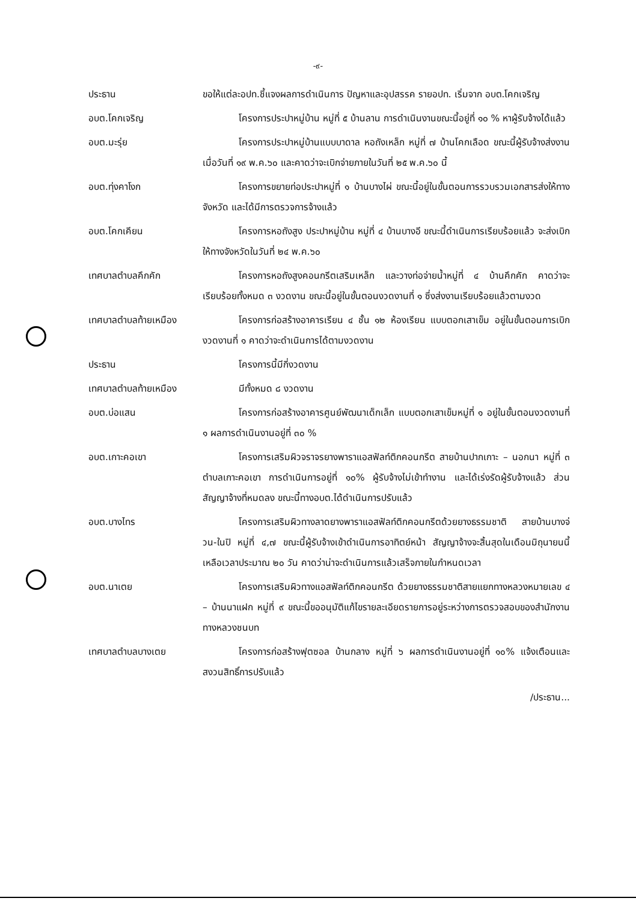-๙-
ประธาน ขอให้แต่ละอปท.ชี้แจงผลการดำเนินการ ปัญหาและอุปสรรค รายอปท. เริ่มจาก อบต.โคกเจริญ
อบต.โคกเจริญ โครงการประปาหมู่บ้าน หมู่ที่ ๕ บ้านลาน การดำเนินงานขณะนี้อยู่ที่ ๑๐ % หาผู้รับจ้างได้แล้ว
อบต.มะรุ่ย โครงการประปาหมู่บ้านแบบบาดาล หอถังเหล็ก หมู่ที่ ๗ บ้านโคกเลือด ขณะนี้ผู้รับจ้างส่งงานเมื่อวันที่ ๑๙ พ.ค.๖๐ และคาดว่าจะเบิกจ่ายภายในวันที่ ๒๕ พ.ค.๖๐ นี้
อบต.ทุ่งคาโงก โครงการขยายท่อประปาหมู่ที่ ๑ บ้านบางไผ่ ขณะนี้อยู่ในขั้นตอนการรวบรวมเอกสารส่งให้ทางจังหวัด และได้มีการตรวจการจ้างแล้ว
อบต.โคกเคียน โครงการหอถังสูง ประปาหมู่บ้าน หมู่ที่ ๔ บ้านบางอี ขณะนี้ดำเนินการเรียบร้อยแล้ว จะส่งเบิกให้ทางจังหวัดในวันที่ ๒๔ พ.ค.๖๐
เทศบาลตำบลคึกคัก โครงการหอถังสูงคอนกรีตเสริมเหล็ก และวางท่อจ่ายน้ำหมู่ที่ ๔ บ้านคึกคัก คาดว่าจะเรียบร้อยทั้งหมด ๓ งวดงาน ขณะนี้อยู่ในขั้นตอนงวดงานที่ ๑ ซึ่งส่งงานเรียบร้อยแล้วตามงวด
เทศบาลตำบลท้ายเหมือง โครงการก่อสร้างอาคารเรียน ๔ ชั้น ๑๒ ห้องเรียน แบบตอกเสาเข็ม อยู่ในขั้นตอนการเบิกงวดงานที่ ๑ คาดว่าจะดำเนินการได้ตามงวดงาน
ประธาน โครงการนี้มีกี่งวดงาน
เทศบาลตำบลท้ายเหมือง มีทั้งหมด ๘ งวดงาน
อบต.บ่อแสน โครงการก่อสร้างอาคารศูนย์พัฒนาเด็กเล็ก แบบตอกเสาเข็มหมู่ที่ ๑ อยู่ในขั้นตอนงวดงานที่ ๑ ผลการดำเนินงานอยู่ที่ ๓๐ %
อบต.เกาะคอเขา โครงการเสริมผิวจราจรยางพาราแอสฟัลท์ติกคอนกรีต สายบ้านปากเกาะ – นอกนา หมู่ที่ ๓ ตำบลเกาะคอเขา การดำเนินการอยู่ที่ ๑๐% ผู้รับจ้างไม่เข้าทำงาน และได้เร่งรัดผู้รับจ้างแล้ว ส่วนสัญญาจ้างที่หมดลง ขณะนี้ทางอบต.ได้ดำเนินการปรับแล้ว
อบต.บางไทร โครงการเสริมผิวทางลาดยางพาราแอสฟัลท์ติกคอนกรีตด้วยยางธรรมชาติ สายบ้านบางจ่วน-ในปิ หมู่ที่ ๔,๗ ขณะนี้ผู้รับจ้างเข้าดำเนินการอาทิตย์หน้า สัญญาจ้างจะสิ้นสุดในเดือนมิถุนายนนี้ เหลือเวลาประมาณ ๒๐ วัน คาดว่าน่าจะดำเนินการแล้วเสร็จภายในกำหนดเวลา
อบต.นาเตย โครงการเสริมผิวทางแอสฟัลท์ติกคอนกรีต ด้วยยางธรรมชาติสายแยกทางหลวงหมายเลข ๔ – บ้านนาแฝก หมู่ที่ ๙ ขณะนี้ขออนุมัติแก้ไขรายละเอียดรายการอยู่ระหว่างการตรวจสอบของสำนักงานทางหลวงชนบท
เทศบาลตำบลบางเตย โครงการก่อสร้างฟุตซอล บ้านกลาง หมู่ที่ ๖ ผลการดำเนินงานอยู่ที่ ๑๐% แจ้งเตือนและสงวนสิทธิ์การปรับแล้ว
/ประธาน...